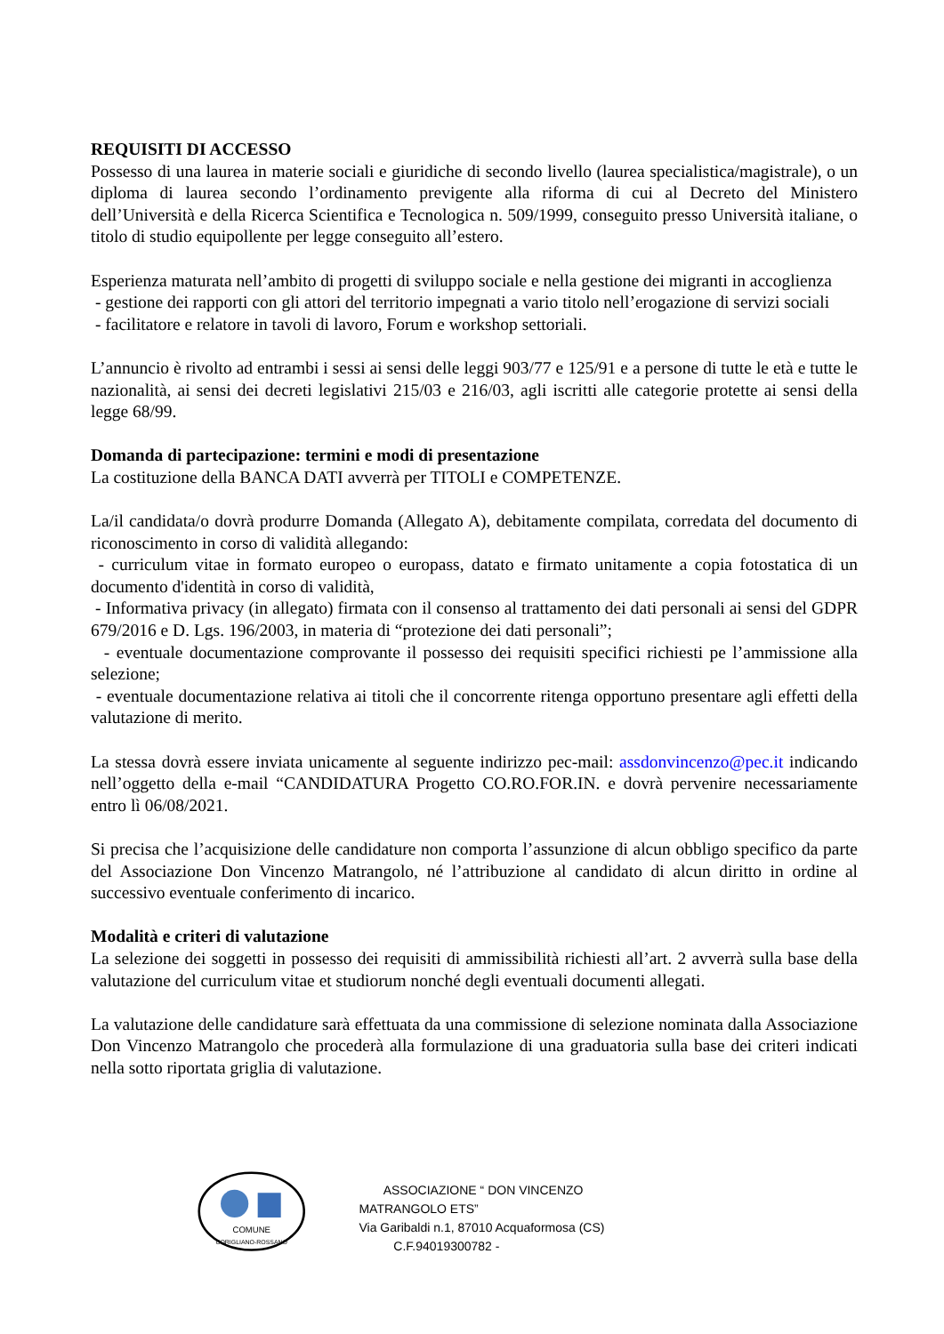REQUISITI DI ACCESSO
Possesso di una laurea in materie sociali e giuridiche di secondo livello (laurea specialistica/magistrale), o un diploma di laurea secondo l’ordinamento previgente alla riforma di cui al Decreto del Ministero dell’Università e della Ricerca Scientifica e Tecnologica n. 509/1999, conseguito presso Università italiane, o titolo di studio equipollente per legge conseguito all’estero.
Esperienza maturata nell’ambito di progetti di sviluppo sociale e nella gestione dei migranti in accoglienza
- gestione dei rapporti con gli attori del territorio impegnati a vario titolo nell’erogazione di servizi sociali
- facilitatore e relatore in tavoli di lavoro, Forum e workshop settoriali.
L’annuncio è rivolto ad entrambi i sessi ai sensi delle leggi 903/77 e 125/91 e a persone di tutte le età e tutte le nazionalità, ai sensi dei decreti legislativi 215/03 e 216/03, agli iscritti alle categorie protette ai sensi della legge 68/99.
Domanda di partecipazione: termini e modi di presentazione
La costituzione della BANCA DATI avverrà per TITOLI e COMPETENZE.
La/il candidata/o dovrà produrre Domanda (Allegato A), debitamente compilata, corredata del documento di riconoscimento in corso di validità allegando:
- curriculum vitae in formato europeo o europass, datato e firmato unitamente a copia fotostatica di un documento d'identità in corso di validità,
- Informativa privacy (in allegato) firmata con il consenso al trattamento dei dati personali ai sensi del GDPR 679/2016 e D. Lgs. 196/2003, in materia di “protezione dei dati personali”;
- eventuale documentazione comprovante il possesso dei requisiti specifici richiesti pe l’ammissione alla selezione;
- eventuale documentazione relativa ai titoli che il concorrente ritenga opportuno presentare agli effetti della valutazione di merito.
La stessa dovrà essere inviata unicamente al seguente indirizzo pec-mail: assdonvincenzo@pec.it indicando nell’oggetto della e-mail “CANDIDATURA Progetto CO.RO.FOR.IN. e dovrà pervenire necessariamente entro lì 06/08/2021.
Si precisa che l’acquisizione delle candidature non comporta l’assunzione di alcun obbligo specifico da parte del Associazione Don Vincenzo Matrangolo, né l’attribuzione al candidato di alcun diritto in ordine al successivo eventuale conferimento di incarico.
Modalità e criteri di valutazione
La selezione dei soggetti in possesso dei requisiti di ammissibilità richiesti all’art. 2 avverrà sulla base della valutazione del curriculum vitae et studiorum nonché degli eventuali documenti allegati.
La valutazione delle candidature sarà effettuata da una commissione di selezione nominata dalla Associazione Don Vincenzo Matrangolo che procederà alla formulazione di una graduatoria sulla base dei criteri indicati nella sotto riportata griglia di valutazione.
COMUNE
CORIGLIANO-ROSSANO
ASSOCIAZIONE “ DON VINCENZO MATRANGOLO ETS”
Via Garibaldi n.1, 87010 Acquaformosa (CS)
C.F.94019300782 -